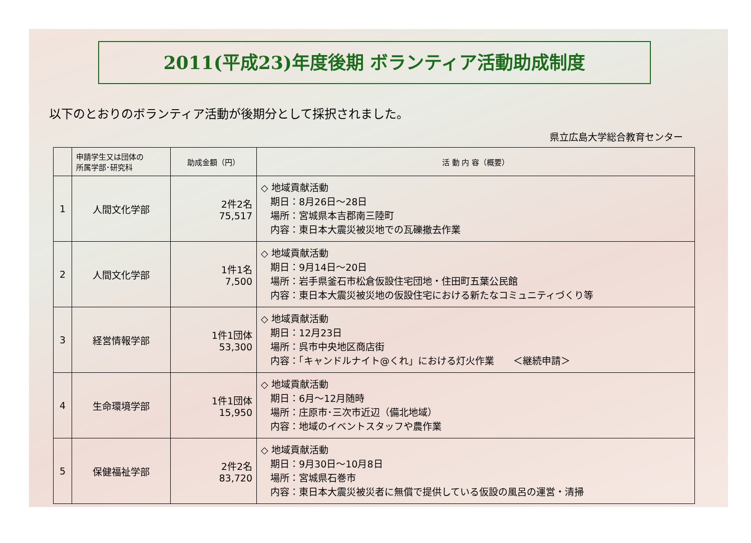2011(平成23)年度後期 ボランティア活動助成制度
以下のとおりのボランティア活動が後期分として採択されました。
県立広島大学総合教育センター
| | 申請学生又は団体の 所属学部･研究科 | 助成金額（円） | 活 動 内 容（概要） |
| --- | --- | --- | --- |
| 1 | 人間文化学部 | 2件2名 75,517 | ◇ 地域貢献活動 期日：8月26日～28日 場所：宮城県本吉郡南三陸町 内容：東日本大震災被災地での瓦礫撤去作業 |
| 2 | 人間文化学部 | 1件1名 7,500 | ◇ 地域貢献活動 期日：9月14日～20日 場所：岩手県釜石市松倉仮設住宅団地・住田町五葉公民館 内容：東日本大震災被災地の仮設住宅における新たなコミュニティづくり等 |
| 3 | 経営情報学部 | 1件1団体 53,300 | ◇ 地域貢献活動 期日：12月23日 場所：呉市中央地区商店街 内容：「キャンドルナイト@くれ」における灯火作業 ＜継続申請＞ |
| 4 | 生命環境学部 | 1件1団体 15,950 | ◇ 地域貢献活動 期日：6月～12月随時 場所：庄原市･三次市近辺（備北地域） 内容：地域のイベントスタッフや農作業 |
| 5 | 保健福祉学部 | 2件2名 83,720 | ◇ 地域貢献活動 期日：9月30日～10月8日 場所：宮城県石巻市 内容：東日本大震災被災者に無償で提供している仮設の風呂の運営・清掃 |